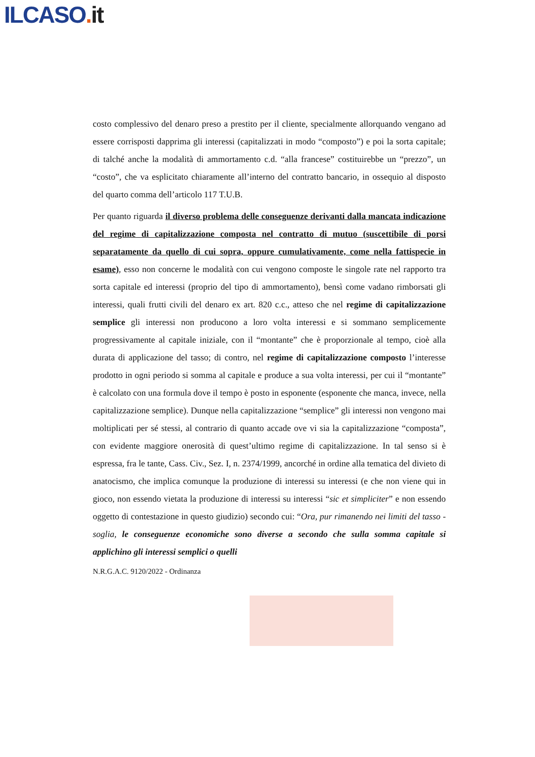ILCASO. it
costo complessivo del denaro preso a prestito per il cliente, specialmente allorquando vengano ad essere corrisposti dapprima gli interessi (capitalizzati in modo “composto”) e poi la sorta capitale; di talché anche la modalità di ammortamento c.d. “alla francese” costituirebbe un “prezzo”, un “costo”, che va esplicitato chiaramente all’interno del contratto bancario, in ossequio al disposto del quarto comma dell’articolo 117 T.U.B.
Per quanto riguarda il diverso problema delle conseguenze derivanti dalla mancata indicazione del regime di capitalizzazione composta nel contratto di mutuo (suscettibile di porsi separatamente da quello di cui sopra, oppure cumulativamente, come nella fattispecie in esame), esso non concerne le modalità con cui vengono composte le singole rate nel rapporto tra sorta capitale ed interessi (proprio del tipo di ammortamento), bensì come vadano rimborsati gli interessi, quali frutti civili del denaro ex art. 820 c.c., atteso che nel regime di capitalizzazione semplice gli interessi non producono a loro volta interessi e si sommano semplicemente progressivamente al capitale iniziale, con il “montante” che è proporzionale al tempo, cioè alla durata di applicazione del tasso; di contro, nel regime di capitalizzazione composto l’interesse prodotto in ogni periodo si somma al capitale e produce a sua volta interessi, per cui il “montante” è calcolato con una formula dove il tempo è posto in esponente (esponente che manca, invece, nella capitalizzazione semplice). Dunque nella capitalizzazione “semplice” gli interessi non vengono mai moltiplicati per sé stessi, al contrario di quanto accade ove vi sia la capitalizzazione “composta”, con evidente maggiore onerosità di quest’ultimo regime di capitalizzazione. In tal senso si è espressa, fra le tante, Cass. Civ., Sez. I, n. 2374/1999, ancorché in ordine alla tematica del divieto di anatocismo, che implica comunque la produzione di interessi su interessi (e che non viene qui in gioco, non essendo vietata la produzione di interessi su interessi “sic et simpliciter” e non essendo oggetto di contestazione in questo giudizio) secondo cui: “Ora, pur rimanendo nei limiti del tasso - soglia, le conseguenze economiche sono diverse a secondo che sulla somma capitale si applichino gli interessi semplici o quelli
N.R.G.A.C. 9120/2022 - Ordinanza